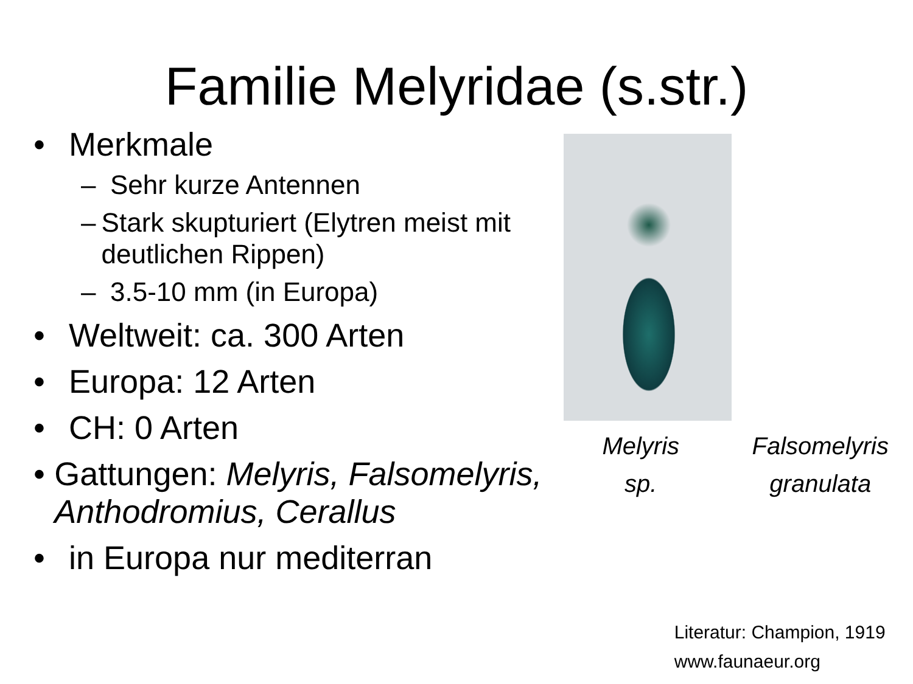Familie Melyridae (s.str.)
• Merkmale
– Sehr kurze Antennen
– Stark skupturiert (Elytren meist mit deutlichen Rippen)
– 3.5-10 mm (in Europa)
• Weltweit: ca. 300 Arten
• Europa: 12 Arten
• CH: 0 Arten
• Gattungen: Melyris, Falsomelyris, Anthodromius, Cerallus
• in Europa nur mediterran
Melyris
sp.
Falsomelyris
granulata
Literatur: Champion, 1919
www.faunaeur.org